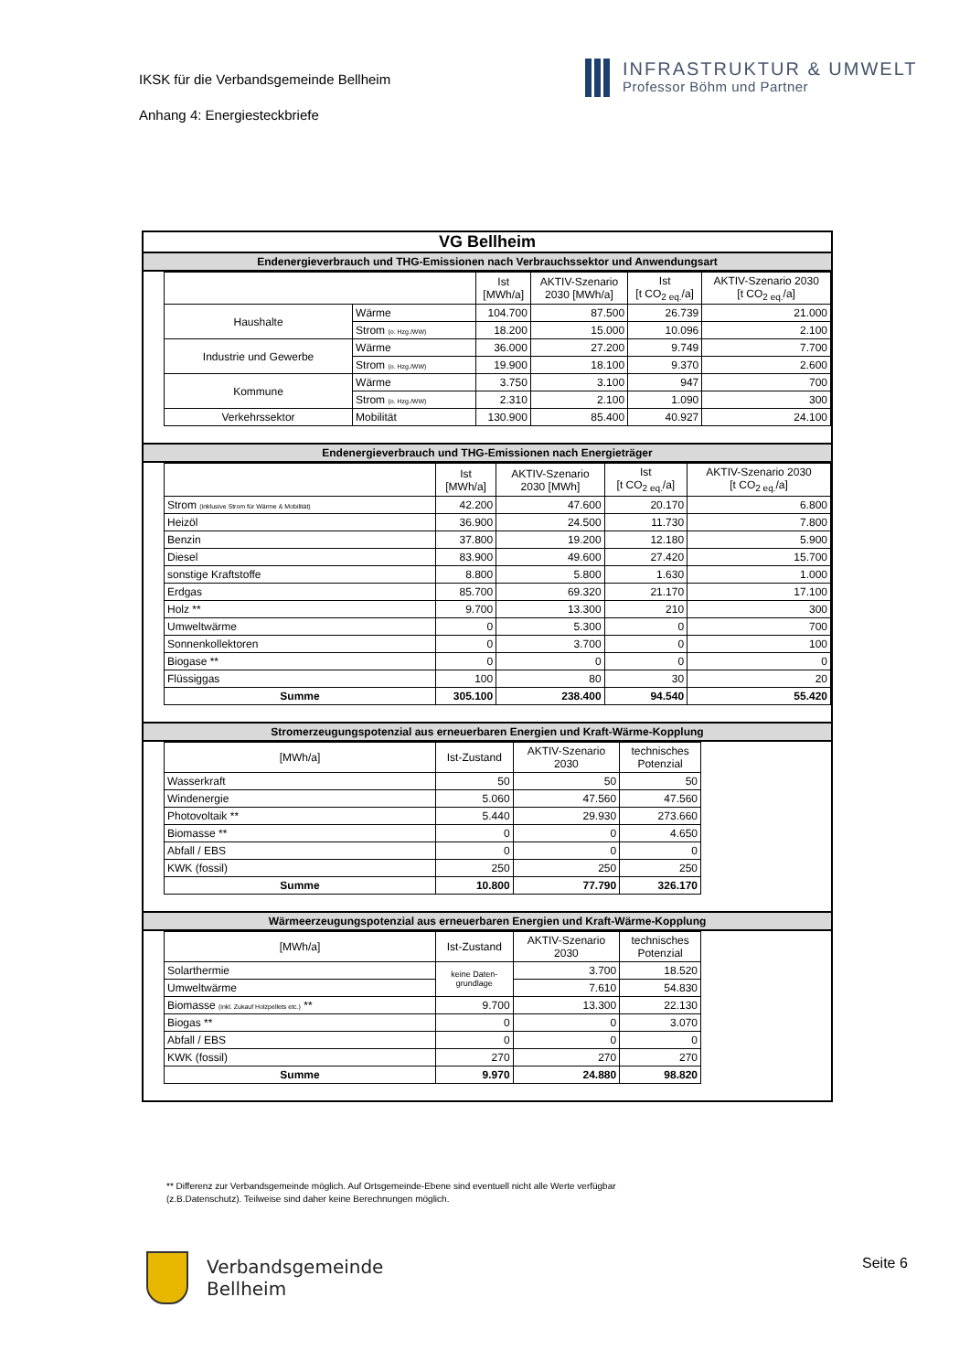IKSK für die Verbandsgemeinde Bellheim
Anhang 4: Energiesteckbriefe
INFRASTRUKTUR & UMWELT
Professor Böhm und Partner
VG Bellheim
Endenergieverbrauch und THG-Emissionen nach Verbrauchssektor und Anwendungsart
| | | Ist [MWh/a] | AKTIV-Szenario 2030 [MWh/a] | Ist [t CO<sub>2 eq.</sub>/a] | AKTIV-Szenario 2030 [t CO<sub>2 eq.</sub>/a] |
| --- | --- | --- | --- | --- | --- |
| Haushalte | Wärme | 104.700 | 87.500 | 26.739 | 21.000 |
| | Strom (o. Hzg./WW) | 18.200 | 15.000 | 10.096 | 2.100 |
| Industrie und Gewerbe | Wärme | 36.000 | 27.200 | 9.749 | 7.700 |
| | Strom (o. Hzg./WW) | 19.900 | 18.100 | 9.370 | 2.600 |
| Kommune | Wärme | 3.750 | 3.100 | 947 | 700 |
| | Strom (o. Hzg./WW) | 2.310 | 2.100 | 1.090 | 300 |
| Verkehrssektor | Mobilität | 130.900 | 85.400 | 40.927 | 24.100 |
Endenergieverbrauch und THG-Emissionen nach Energieträger
| | Ist [MWh/a] | AKTIV-Szenario 2030 [MWh] | Ist [t CO<sub>2 eq.</sub>/a] | AKTIV-Szenario 2030 [t CO<sub>2 eq.</sub>/a] |
| --- | --- | --- | --- | --- |
| Strom (inklusive Strom für Wärme & Mobilität) | 42.200 | 47.600 | 20.170 | 6.800 |
| Heizöl | 36.900 | 24.500 | 11.730 | 7.800 |
| Benzin | 37.800 | 19.200 | 12.180 | 5.900 |
| Diesel | 83.900 | 49.600 | 27.420 | 15.700 |
| sonstige Kraftstoffe | 8.800 | 5.800 | 1.630 | 1.000 |
| Erdgas | 85.700 | 69.320 | 21.170 | 17.100 |
| Holz ** | 9.700 | 13.300 | 210 | 300 |
| Umweltwärme | 0 | 5.300 | 0 | 700 |
| Sonnenkollektoren | 0 | 3.700 | 0 | 100 |
| Biogase ** | 0 | 0 | 0 | 0 |
| Flüssiggas | 100 | 80 | 30 | 20 |
| Summe | 305.100 | 238.400 | 94.540 | 55.420 |
Stromerzeugungspotenzial aus erneuerbaren Energien und Kraft-Wärme-Kopplung
| [MWh/a] | Ist-Zustand | AKTIV-Szenario 2030 | technisches Potenzial |
| --- | --- | --- | --- |
| Wasserkraft | 50 | 50 | 50 |
| Windenergie | 5.060 | 47.560 | 47.560 |
| Photovoltaik ** | 5.440 | 29.930 | 273.660 |
| Biomasse ** | 0 | 0 | 4.650 |
| Abfall / EBS | 0 | 0 | 0 |
| KWK (fossil) | 250 | 250 | 250 |
| Summe | 10.800 | 77.790 | 326.170 |
Wärmeerzeugungspotenzial aus erneuerbaren Energien und Kraft-Wärme-Kopplung
| [MWh/a] | Ist-Zustand | AKTIV-Szenario 2030 | technisches Potenzial |
| --- | --- | --- | --- |
| Solarthermie | keine Daten- grundlage | 3.700 | 18.520 |
| Umweltwärme | | 7.610 | 54.830 |
| Biomasse (inkl. Zukauf Holzpellets etc.) ** | 9.700 | 13.300 | 22.130 |
| Biogas ** | 0 | 0 | 3.070 |
| Abfall / EBS | 0 | 0 | 0 |
| KWK (fossil) | 270 | 270 | 270 |
| Summe | 9.970 | 24.880 | 98.820 |
** Differenz zur Verbandsgemeinde möglich. Auf Ortsgemeinde-Ebene sind eventuell nicht alle Werte verfügbar
(z.B.Datenschutz). Teilweise sind daher keine Berechnungen möglich.
Verbandsgemeinde
Bellheim
Seite 6